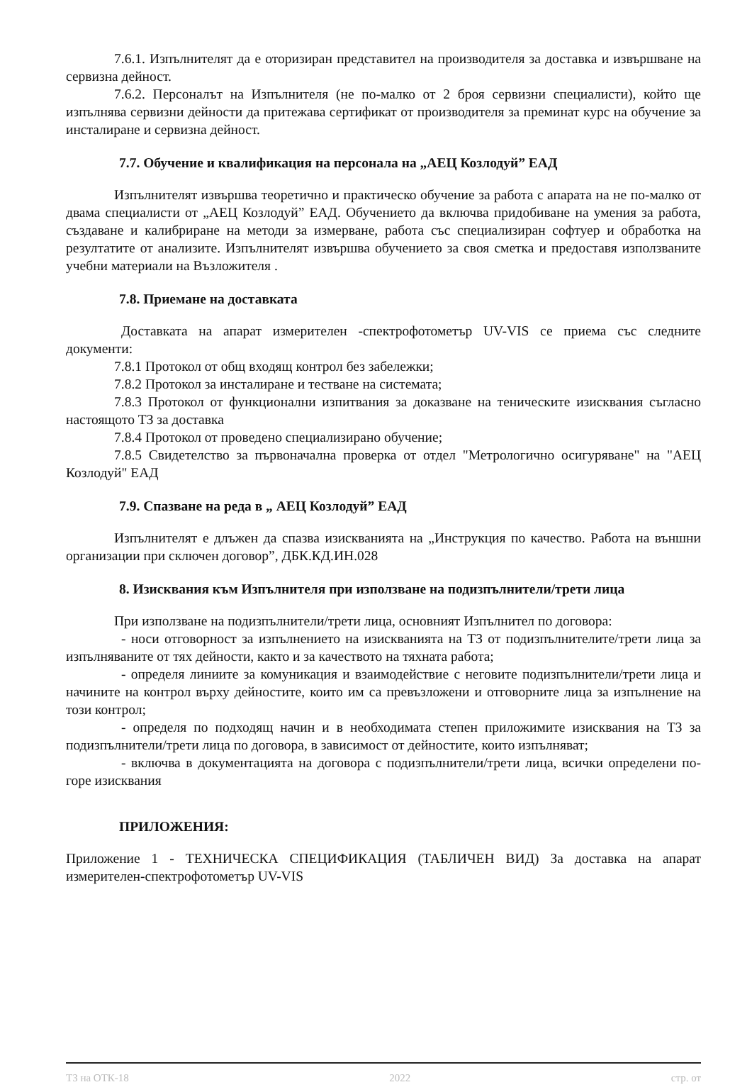7.6.1. Изпълнителят да е оторизиран представител на производителя за доставка и извършване на сервизна дейност.
7.6.2. Персоналът на Изпълнителя (не по-малко от 2 броя сервизни специалисти), който ще изпълнява сервизни дейности да притежава сертификат от производителя за преминат курс на обучение за инсталиране и сервизна дейност.
7.7. Обучение и квалификация на персонала на „АЕЦ Козлодуй” ЕАД
Изпълнителят извършва теоретично и практическо обучение за работа с апарата на не по-малко от двама специалисти от „АЕЦ Козлодуй” ЕАД. Обучението да включва придобиване на умения за работа, създаване и калибриране на методи за измерване, работа със специализиран софтуер и обработка на резултатите от анализите. Изпълнителят извършва обучението за своя сметка и предоставя използваните учебни материали на Възложителя .
7.8. Приемане на доставката
Доставката на апарат измерителен -спектрофотометър UV-VIS се приема със следните документи:
7.8.1 Протокол от общ входящ контрол без забележки;
7.8.2 Протокол за инсталиране и тестване на системата;
7.8.3 Протокол от функционални изпитвания за доказване на теническите изисквания съгласно настоящото ТЗ за доставка
7.8.4 Протокол от проведено специализирано обучение;
7.8.5 Свидетелство за първоначална проверка от отдел "Метрологично осигуряване" на "АЕЦ Козлодуй" ЕАД
7.9. Спазване на реда в „ АЕЦ Козлодуй” ЕАД
Изпълнителят е длъжен да спазва изискванията на „Инструкция по качество. Работа на външни организации при сключен договор”, ДБК.КД.ИН.028
8. Изисквания към Изпълнителя при използване на подизпълнители/трети лица
При използване на подизпълнители/трети лица, основният Изпълнител по договора:
- носи отговорност за изпълнението на изискванията на ТЗ от подизпълнителите/трети лица за изпълняваните от тях дейности, както и за качеството на тяхната работа;
- определя линиите за комуникация и взаимодействие с неговите подизпълнители/трети лица и начините на контрол върху дейностите, които им са превъзложени и отговорните лица за изпълнение на този контрол;
- определя по подходящ начин и в необходимата степен приложимите изисквания на ТЗ за подизпълнители/трети лица по договора, в зависимост от дейностите, които изпълняват;
- включва в документацията на договора с подизпълнители/трети лица, всички определени по-горе изисквания
ПРИЛОЖЕНИЯ:
Приложение 1 - ТЕХНИЧЕСКА СПЕЦИФИКАЦИЯ (ТАБЛИЧЕН ВИД) За доставка на апарат измерителен-спектрофотометър UV-VIS
ТЗ на ОТК-18 2022 стр. от